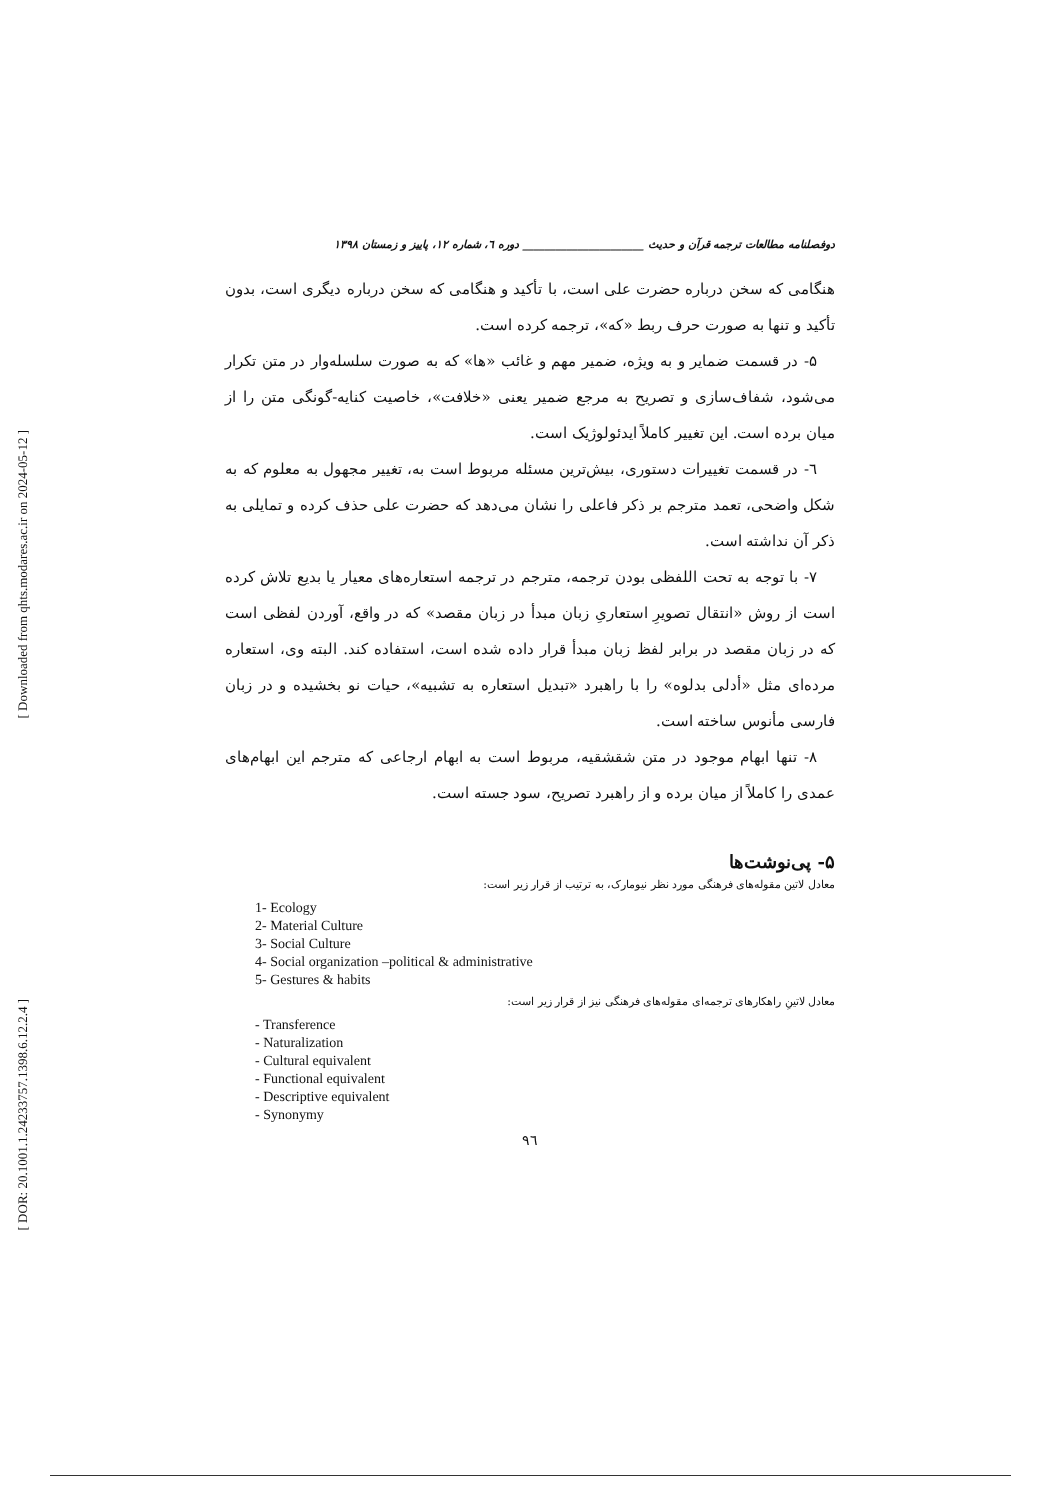[ Downloaded from qhts.modares.ac.ir on 2024-05-12 ]
[ DOR: 20.1001.1.24233757.1398.6.12.2.4 ]
دوفصلنامه مطالعات ترجمه قرآن و حدیث ______________________ دوره ٦، شماره ١٢، پاییز و زمستان ١٣٩٨
هنگامی که سخن درباره حضرت علی است، با تأکید و هنگامی که سخن درباره دیگری است، بدون تأکید و تنها به صورت حرف ربط «که»، ترجمه کرده است.
۵- در قسمت ضمایر و به ویژه، ضمیر مهم و غائب «ها» که به صورت سلسله‌وار در متن تکرار می‌شود، شفاف‌سازی و تصریح به مرجع ضمیر یعنی «خلافت»، خاصیت کنایه-گونگی متن را از میان برده است. این تغییر کاملاً ایدئولوژیک است.
٦- در قسمت تغییرات دستوری، بیش‌ترین مسئله مربوط است به، تغییر مجهول به معلوم که به شکل واضحی، تعمد مترجم بر ذکر فاعلی را نشان می‌دهد که حضرت علی حذف کرده و تمایلی به ذکر آن نداشته است.
٧- با توجه به تحت اللفظی بودن ترجمه، مترجم در ترجمه استعاره‌های معیار یا بدیع تلاش کرده است از روش «انتقال تصویرِ استعاریِ زبان مبدأ در زبان مقصد» که در واقع، آوردن لفظی است که در زبان مقصد در برابر لفظ زبان مبدأ قرار داده شده است، استفاده کند. البته وی، استعاره مرده‌ای مثل «أدلی بدلوه» را با راهبرد «تبدیل استعاره به تشبیه»، حیات نو بخشیده و در زبان فارسی مأنوس ساخته است.
٨- تنها ابهام موجود در متن شقشقیه، مربوط است به ابهام ارجاعی که مترجم این ابهام‌های عمدی را کاملاً از میان برده و از راهبرد تصریح، سود جسته است.
۵- پی‌نوشت‌ها
معادل لاتین مقوله‌های فرهنگی مورد نظر نیومارک، به ترتیب از قرار زیر است:
1- Ecology
2- Material Culture
3- Social Culture
4- Social organization –political & administrative
5- Gestures & habits
معادل لاتینِ راهکارهای ترجمه‌ای مقوله‌های فرهنگی نیز از قرار زیر است:
- Transference
- Naturalization
- Cultural equivalent
- Functional equivalent
- Descriptive equivalent
- Synonymy
٩٦